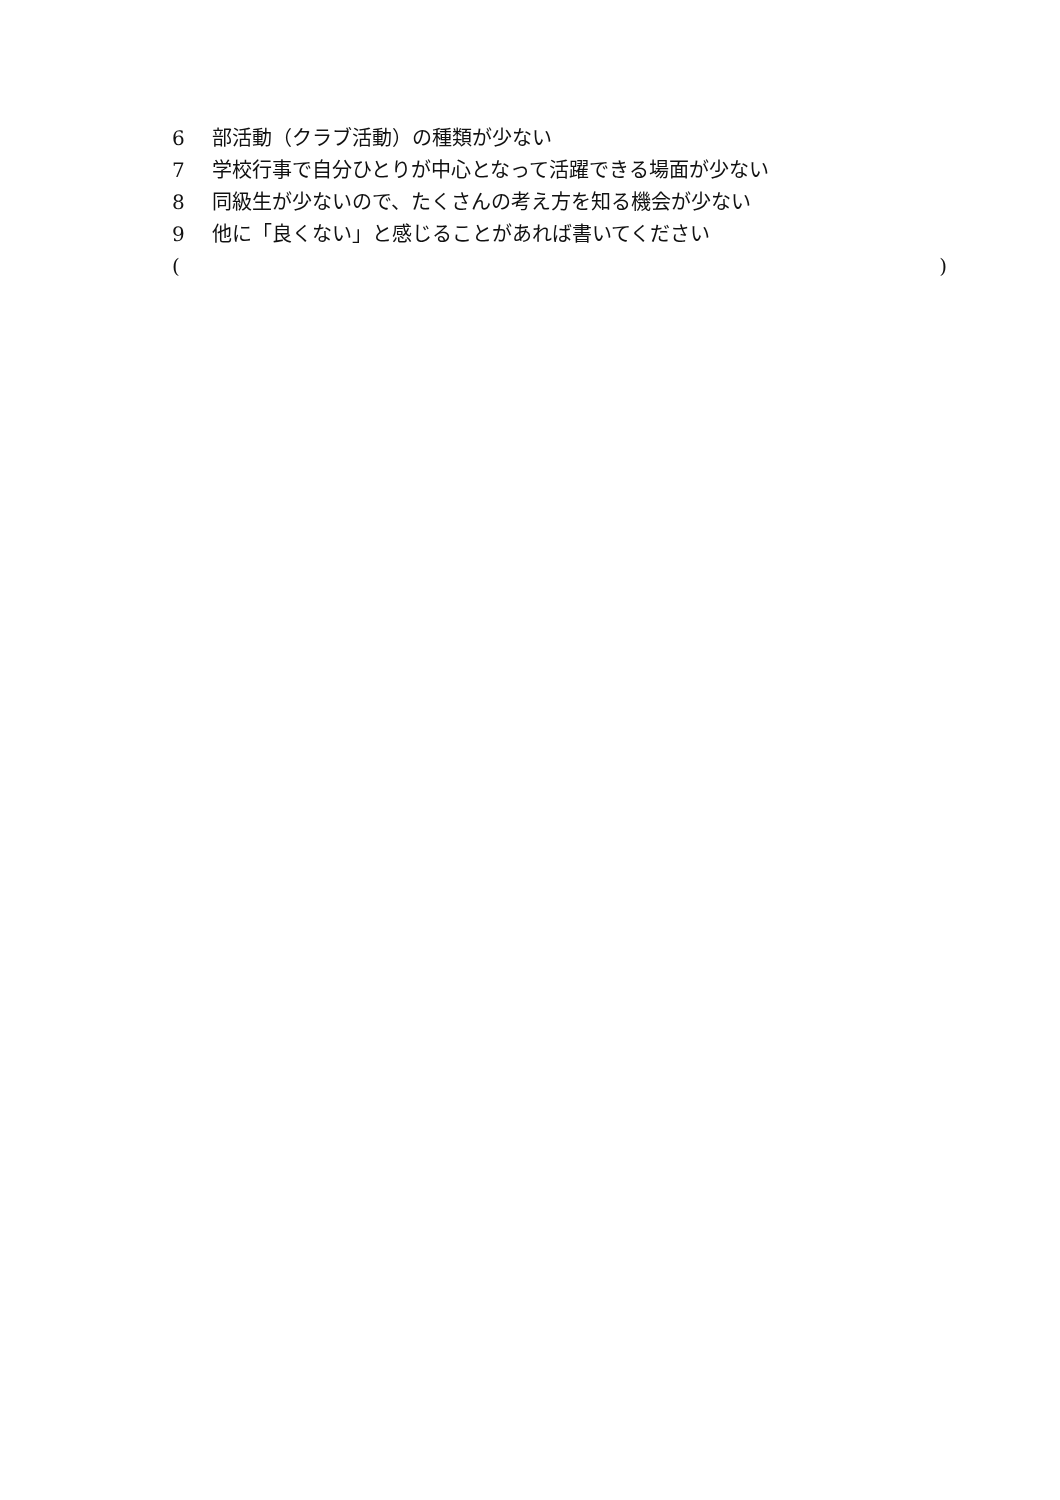6 部活動（クラブ活動）の種類が少ない
7 学校行事で自分ひとりが中心となって活躍できる場面が少ない
8 同級生が少ないので、たくさんの考え方を知る機会が少ない
9 他に「良くない」と感じることがあれば書いてください
( )